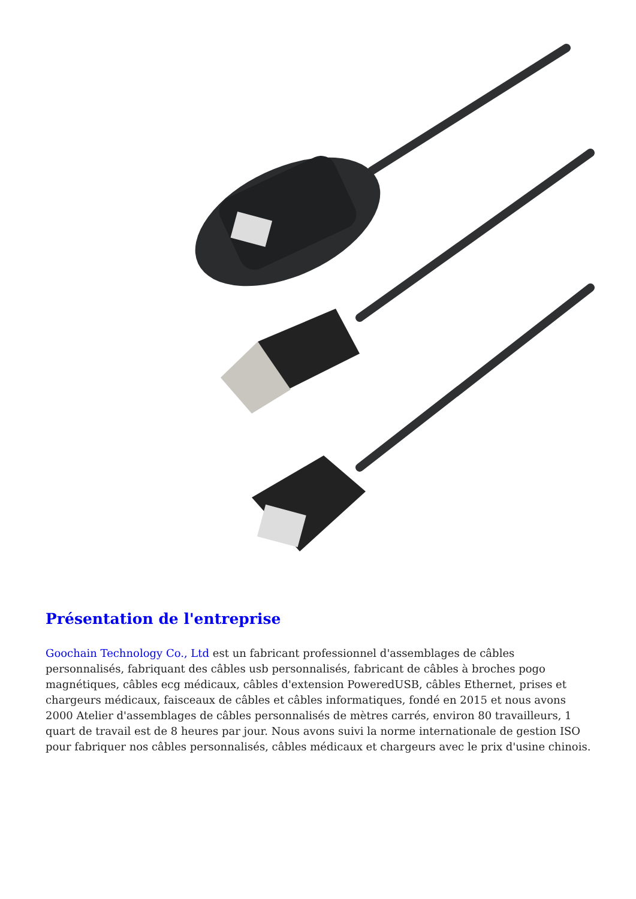Présentation de l'entreprise
Goochain Technology Co., Ltd est un fabricant professionnel d'assemblages de câbles personnalisés, fabriquant des câbles usb personnalisés, fabricant de câbles à broches pogo magnétiques, câbles ecg médicaux, câbles d'extension PoweredUSB, câbles Ethernet, prises et chargeurs médicaux, faisceaux de câbles et câbles informatiques, fondé en 2015 et nous avons 2000 Atelier d'assemblages de câbles personnalisés de mètres carrés, environ 80 travailleurs, 1 quart de travail est de 8 heures par jour. Nous avons suivi la norme internationale de gestion ISO pour fabriquer nos câbles personnalisés, câbles médicaux et chargeurs avec le prix d'usine chinois.